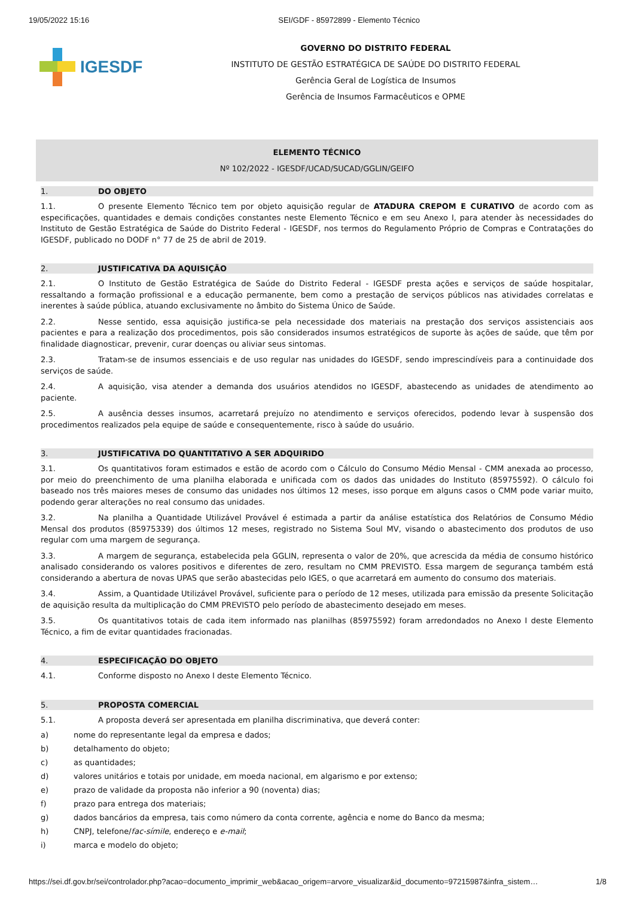19/05/2022 15:16 SEI/GDF - 85972899 - Elemento Técnico
IGESDF
GOVERNO DO DISTRITO FEDERAL
INSTITUTO DE GESTÃO ESTRATÉGICA DE SAÚDE DO DISTRITO FEDERAL
Gerência Geral de Logística de Insumos
Gerência de Insumos Farmacêuticos e OPME
ELEMENTO TÉCNICO
Nº 102/2022 - IGESDF/UCAD/SUCAD/GGLIN/GEIFO
1. DO OBJETO
1.1. O presente Elemento Técnico tem por objeto aquisição regular de ATADURA CREPOM E CURATIVO de acordo com as especificações, quantidades e demais condições constantes neste Elemento Técnico e em seu Anexo I, para atender às necessidades do Instituto de Gestão Estratégica de Saúde do Distrito Federal - IGESDF, nos termos do Regulamento Próprio de Compras e Contratações do IGESDF, publicado no DODF n° 77 de 25 de abril de 2019.
2. JUSTIFICATIVA DA AQUISIÇÃO
2.1. O Instituto de Gestão Estratégica de Saúde do Distrito Federal - IGESDF presta ações e serviços de saúde hospitalar, ressaltando a formação profissional e a educação permanente, bem como a prestação de serviços públicos nas atividades correlatas e inerentes à saúde pública, atuando exclusivamente no âmbito do Sistema Único de Saúde.
2.2. Nesse sentido, essa aquisição justifica-se pela necessidade dos materiais na prestação dos serviços assistenciais aos pacientes e para a realização dos procedimentos, pois são considerados insumos estratégicos de suporte às ações de saúde, que têm por finalidade diagnosticar, prevenir, curar doenças ou aliviar seus sintomas.
2.3. Tratam-se de insumos essenciais e de uso regular nas unidades do IGESDF, sendo imprescindíveis para a continuidade dos serviços de saúde.
2.4. A aquisição, visa atender a demanda dos usuários atendidos no IGESDF, abastecendo as unidades de atendimento ao paciente.
2.5. A ausência desses insumos, acarretará prejuízo no atendimento e serviços oferecidos, podendo levar à suspensão dos procedimentos realizados pela equipe de saúde e consequentemente, risco à saúde do usuário.
3. JUSTIFICATIVA DO QUANTITATIVO A SER ADQUIRIDO
3.1. Os quantitativos foram estimados e estão de acordo com o Cálculo do Consumo Médio Mensal - CMM anexada ao processo, por meio do preenchimento de uma planilha elaborada e unificada com os dados das unidades do Instituto (85975592). O cálculo foi baseado nos três maiores meses de consumo das unidades nos últimos 12 meses, isso porque em alguns casos o CMM pode variar muito, podendo gerar alterações no real consumo das unidades.
3.2. Na planilha a Quantidade Utilizável Provável é estimada a partir da análise estatística dos Relatórios de Consumo Médio Mensal dos produtos (85975339) dos últimos 12 meses, registrado no Sistema Soul MV, visando o abastecimento dos produtos de uso regular com uma margem de segurança.
3.3. A margem de segurança, estabelecida pela GGLIN, representa o valor de 20%, que acrescida da média de consumo histórico analisado considerando os valores positivos e diferentes de zero, resultam no CMM PREVISTO. Essa margem de segurança também está considerando a abertura de novas UPAS que serão abastecidas pelo IGES, o que acarretará em aumento do consumo dos materiais.
3.4. Assim, a Quantidade Utilizável Provável, suficiente para o período de 12 meses, utilizada para emissão da presente Solicitação de aquisição resulta da multiplicação do CMM PREVISTO pelo período de abastecimento desejado em meses.
3.5. Os quantitativos totais de cada item informado nas planilhas (85975592) foram arredondados no Anexo I deste Elemento Técnico, a fim de evitar quantidades fracionadas.
4. ESPECIFICAÇÃO DO OBJETO
4.1. Conforme disposto no Anexo I deste Elemento Técnico.
5. PROPOSTA COMERCIAL
5.1. A proposta deverá ser apresentada em planilha discriminativa, que deverá conter:
a) nome do representante legal da empresa e dados;
b) detalhamento do objeto;
c) as quantidades;
d) valores unitários e totais por unidade, em moeda nacional, em algarismo e por extenso;
e) prazo de validade da proposta não inferior a 90 (noventa) dias;
f) prazo para entrega dos materiais;
g) dados bancários da empresa, tais como número da conta corrente, agência e nome do Banco da mesma;
h) CNPJ, telefone/fac-símile, endereço e e-mail;
i) marca e modelo do objeto;
https://sei.df.gov.br/sei/controlador.php?acao=documento_imprimir_web&acao_origem=arvore_visualizar&id_documento=97215987&infra_sistem… 1/8